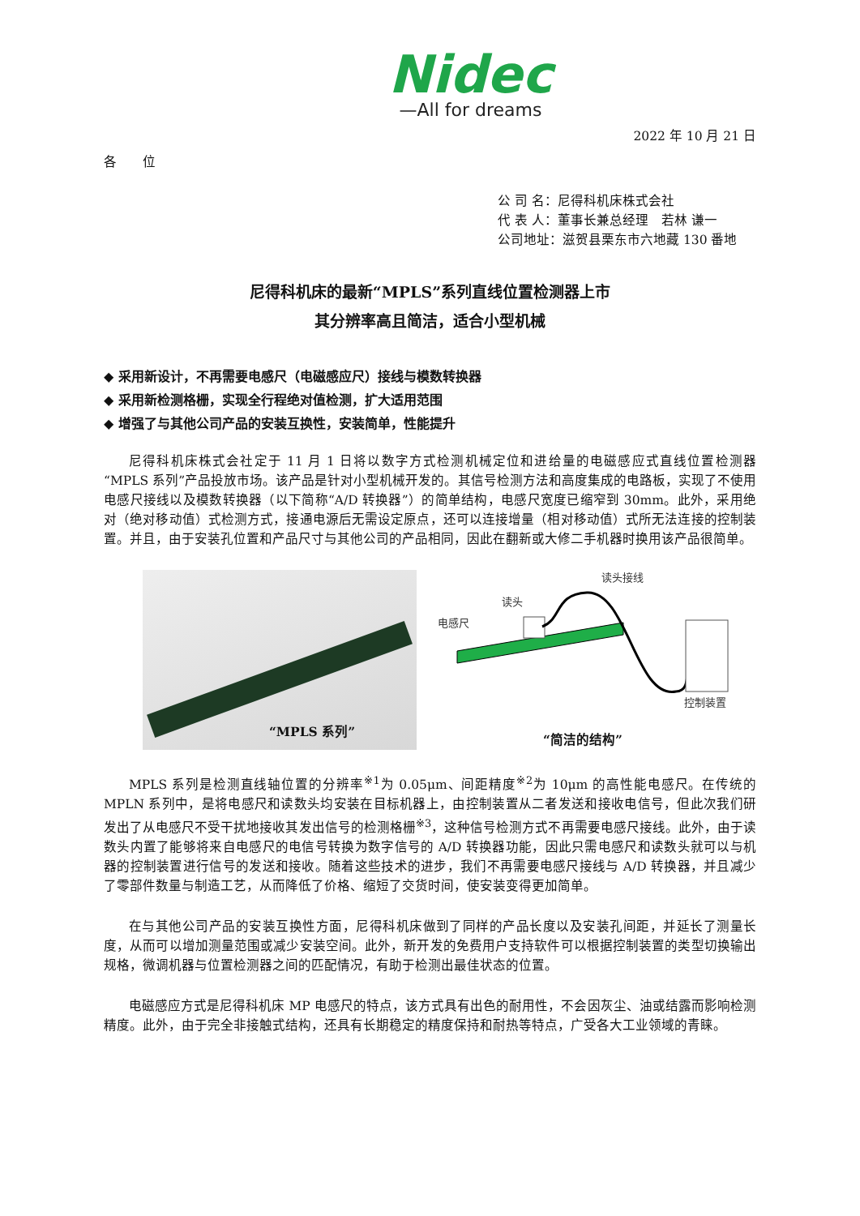Nidec
—All for dreams
2022 年 10 月 21 日
各　　位
公 司 名：尼得科机床株式会社
代 表 人：董事长兼总经理　若林 谦一
公司地址：滋贺县栗东市六地藏 130 番地
尼得科机床的最新“MPLS”系列直线位置检测器上市
其分辨率高且简洁，适合小型机械
◆ 采用新设计，不再需要电感尺（电磁感应尺）接线与模数转换器
◆ 采用新检测格栅，实现全行程绝对值检测，扩大适用范围
◆ 增强了与其他公司产品的安装互换性，安装简单，性能提升
尼得科机床株式会社定于 11 月 1 日将以数字方式检测机械定位和进给量的电磁感应式直线位置检测器“MPLS 系列”产品投放市场。该产品是针对小型机械开发的。其信号检测方法和高度集成的电路板，实现了不使用电感尺接线以及模数转换器（以下简称“A/D 转换器”）的简单结构，电感尺宽度已缩窄到 30mm。此外，采用绝对（绝对移动值）式检测方式，接通电源后无需设定原点，还可以连接增量（相对移动值）式所无法连接的控制装置。并且，由于安装孔位置和产品尺寸与其他公司的产品相同，因此在翻新或大修二手机器时换用该产品很简单。
“MPLS 系列”
读头接线
读头
电感尺
控制装置
“简洁的结构”
MPLS 系列是检测直线轴位置的分辨率<sup>※1</sup>为 0.05μm、间距精度<sup>※2</sup>为 10μm 的高性能电感尺。在传统的 MPLN 系列中，是将电感尺和读数头均安装在目标机器上，由控制装置从二者发送和接收电信号，但此次我们研发出了从电感尺不受干扰地接收其发出信号的检测格栅<sup>※3</sup>，这种信号检测方式不再需要电感尺接线。此外，由于读数头内置了能够将来自电感尺的电信号转换为数字信号的 A/D 转换器功能，因此只需电感尺和读数头就可以与机器的控制装置进行信号的发送和接收。随着这些技术的进步，我们不再需要电感尺接线与 A/D 转换器，并且减少了零部件数量与制造工艺，从而降低了价格、缩短了交货时间，使安装变得更加简单。
在与其他公司产品的安装互换性方面，尼得科机床做到了同样的产品长度以及安装孔间距，并延长了测量长度，从而可以增加测量范围或减少安装空间。此外，新开发的免费用户支持软件可以根据控制装置的类型切换输出规格，微调机器与位置检测器之间的匹配情况，有助于检测出最佳状态的位置。
电磁感应方式是尼得科机床 MP 电感尺的特点，该方式具有出色的耐用性，不会因灰尘、油或结露而影响检测精度。此外，由于完全非接触式结构，还具有长期稳定的精度保持和耐热等特点，广受各大工业领域的青睐。